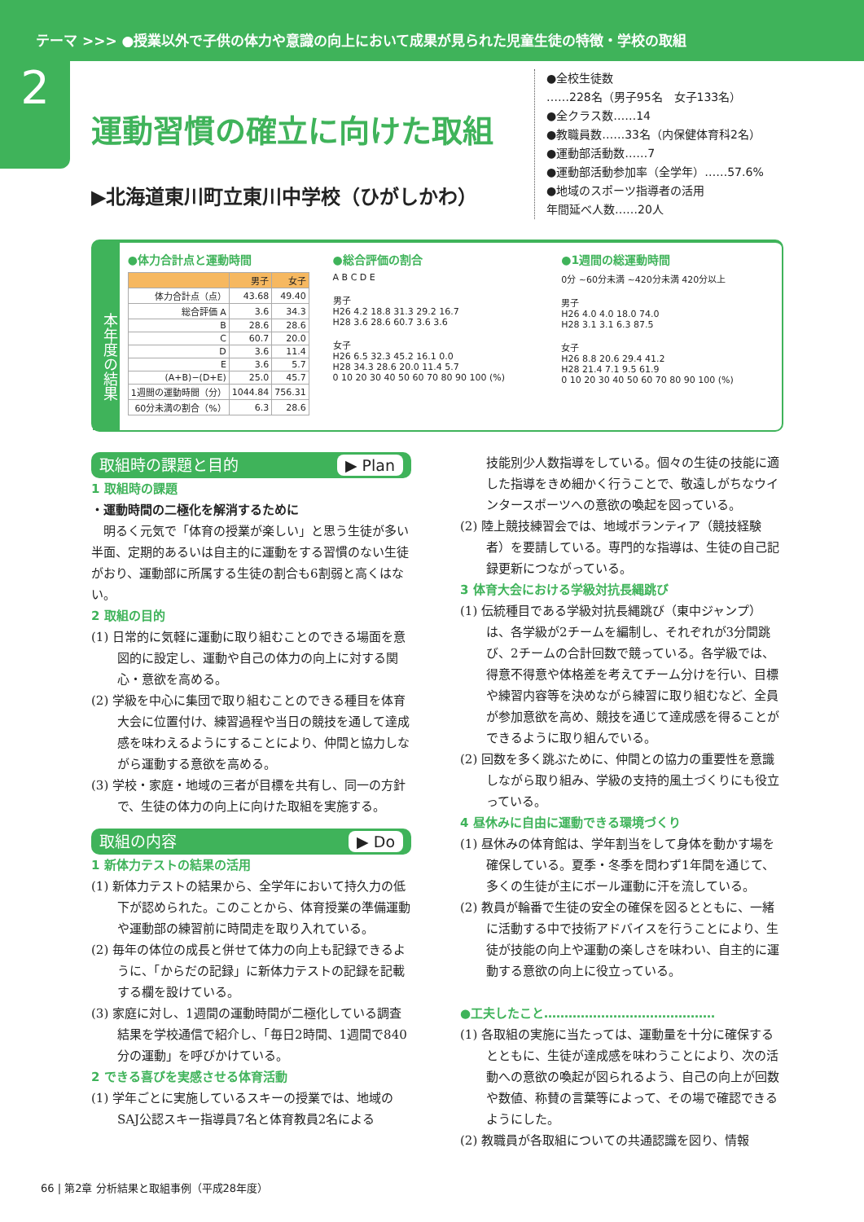テーマ >>> ●授業以外で子供の体力や意識の向上において成果が見られた児童生徒の特徴・学校の取組
2
運動習慣の確立に向けた取組
▶北海道東川町立東川中学校（ひがしかわ）
●全校生徒数
……228名（男子95名　女子133名）
●全クラス数……14
●教職員数……33名（内保健体育科2名）
●運動部活動数……7
●運動部活動参加率（全学年）……57.6%
●地域のスポーツ指導者の活用
年間延べ人数……20人
本年度の結果
●体力合計点と運動時間
| | 男子 | 女子 |
| --- | --- | --- |
| 体力合計点（点） | 43.68 | 49.40 |
| 総合評価 A | 3.6 | 34.3 |
| B | 28.6 | 28.6 |
| C | 60.7 | 20.0 |
| D | 3.6 | 11.4 |
| E | 3.6 | 5.7 |
| (A+B)−(D+E) | 25.0 | 45.7 |
| 1週間の運動時間（分） | 1044.84 | 756.31 |
| 60分未満の割合（%） | 6.3 | 28.6 |
●総合評価の割合
A B C D E
男子
H26 4.2 18.8 31.3 29.2 16.7
H28 3.6 28.6 60.7 3.6 3.6
女子
H26 6.5 32.3 45.2 16.1 0.0
H28 34.3 28.6 20.0 11.4 5.7
0 10 20 30 40 50 60 70 80 90 100 (%)
●1週間の総運動時間
0分 ~60分未満 ~420分未満 420分以上
男子
H26 4.0 4.0 18.0 74.0
H28 3.1 3.1 6.3 87.5
女子
H26 8.8 20.6 29.4 41.2
H28 21.4 7.1 9.5 61.9
0 10 20 30 40 50 60 70 80 90 100 (%)
取組時の課題と目的 ▶ Plan
1 取組時の課題
・運動時間の二極化を解消するために
　明るく元気で「体育の授業が楽しい」と思う生徒が多い半面、定期的あるいは自主的に運動をする習慣のない生徒がおり、運動部に所属する生徒の割合も6割弱と高くはない。
2 取組の目的
(1) 日常的に気軽に運動に取り組むことのできる場面を意図的に設定し、運動や自己の体力の向上に対する関心・意欲を高める。
(2) 学級を中心に集団で取り組むことのできる種目を体育大会に位置付け、練習過程や当日の競技を通して達成感を味わえるようにすることにより、仲間と協力しながら運動する意欲を高める。
(3) 学校・家庭・地域の三者が目標を共有し、同一の方針で、生徒の体力の向上に向けた取組を実施する。
取組の内容 ▶ Do
1 新体力テストの結果の活用
(1) 新体力テストの結果から、全学年において持久力の低下が認められた。このことから、体育授業の準備運動や運動部の練習前に時間走を取り入れている。
(2) 毎年の体位の成長と併せて体力の向上も記録できるように、「からだの記録」に新体力テストの記録を記載する欄を設けている。
(3) 家庭に対し、1週間の運動時間が二極化している調査結果を学校通信で紹介し、「毎日2時間、1週間で840分の運動」を呼びかけている。
2 できる喜びを実感させる体育活動
(1) 学年ごとに実施しているスキーの授業では、地域のSAJ公認スキー指導員7名と体育教員2名による
技能別少人数指導をしている。個々の生徒の技能に適した指導をきめ細かく行うことで、敬遠しがちなウインタースポーツへの意欲の喚起を図っている。
(2) 陸上競技練習会では、地域ボランティア（競技経験者）を要請している。専門的な指導は、生徒の自己記録更新につながっている。
3 体育大会における学級対抗長縄跳び
(1) 伝統種目である学級対抗長縄跳び（東中ジャンプ）は、各学級が2チームを編制し、それぞれが3分間跳び、2チームの合計回数で競っている。各学級では、得意不得意や体格差を考えてチーム分けを行い、目標や練習内容等を決めながら練習に取り組むなど、全員が参加意欲を高め、競技を通じて達成感を得ることができるように取り組んでいる。
(2) 回数を多く跳ぶために、仲間との協力の重要性を意識しながら取り組み、学級の支持的風土づくりにも役立っている。
4 昼休みに自由に運動できる環境づくり
(1) 昼休みの体育館は、学年割当をして身体を動かす場を確保している。夏季・冬季を問わず1年間を通じて、多くの生徒が主にボール運動に汗を流している。
(2) 教員が輪番で生徒の安全の確保を図るとともに、一緒に活動する中で技術アドバイスを行うことにより、生徒が技能の向上や運動の楽しさを味わい、自主的に運動する意欲の向上に役立っている。
●工夫したこと……………………………………
(1) 各取組の実施に当たっては、運動量を十分に確保するとともに、生徒が達成感を味わうことにより、次の活動への意欲の喚起が図られるよう、自己の向上が回数や数値、称賛の言葉等によって、その場で確認できるようにした。
(2) 教職員が各取組についての共通認識を図り、情報
66 | 第2章 分析結果と取組事例（平成28年度）